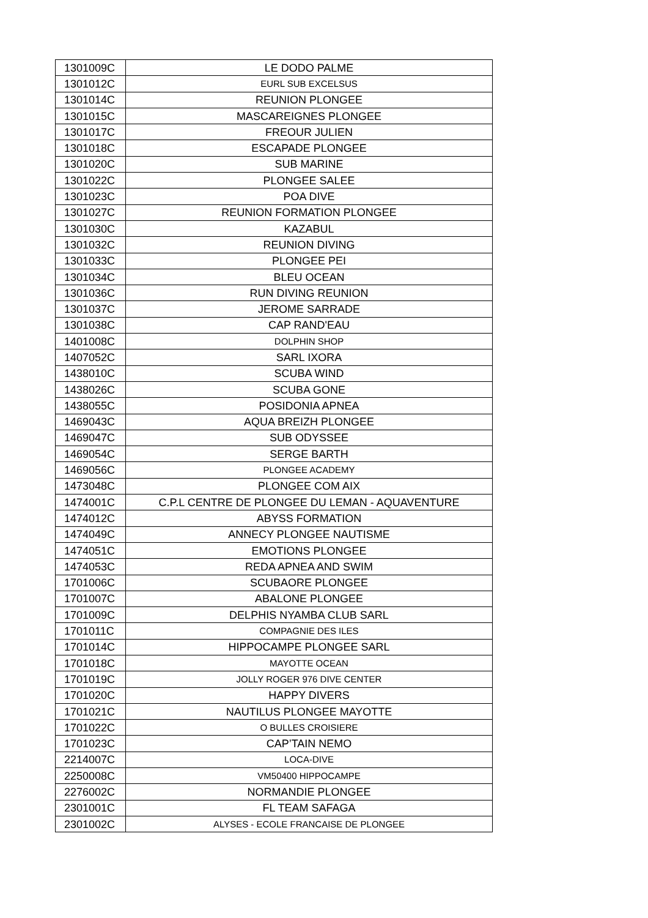| 1301009C | LE DODO PALME |
| 1301012C | EURL SUB EXCELSUS |
| 1301014C | REUNION PLONGEE |
| 1301015C | MASCAREIGNES PLONGEE |
| 1301017C | FREOUR JULIEN |
| 1301018C | ESCAPADE PLONGEE |
| 1301020C | SUB MARINE |
| 1301022C | PLONGEE SALEE |
| 1301023C | POA DIVE |
| 1301027C | REUNION FORMATION PLONGEE |
| 1301030C | KAZABUL |
| 1301032C | REUNION DIVING |
| 1301033C | PLONGEE PEI |
| 1301034C | BLEU OCEAN |
| 1301036C | RUN DIVING REUNION |
| 1301037C | JEROME SARRADE |
| 1301038C | CAP RAND'EAU |
| 1401008C | DOLPHIN SHOP |
| 1407052C | SARL IXORA |
| 1438010C | SCUBA WIND |
| 1438026C | SCUBA GONE |
| 1438055C | POSIDONIA APNEA |
| 1469043C | AQUA BREIZH PLONGEE |
| 1469047C | SUB ODYSSEE |
| 1469054C | SERGE BARTH |
| 1469056C | PLONGEE ACADEMY |
| 1473048C | PLONGEE COM AIX |
| 1474001C | C.P.L CENTRE DE PLONGEE DU LEMAN - AQUAVENTURE |
| 1474012C | ABYSS FORMATION |
| 1474049C | ANNECY PLONGEE NAUTISME |
| 1474051C | EMOTIONS PLONGEE |
| 1474053C | REDA APNEA AND SWIM |
| 1701006C | SCUBAORE PLONGEE |
| 1701007C | ABALONE PLONGEE |
| 1701009C | DELPHIS NYAMBA CLUB SARL |
| 1701011C | COMPAGNIE DES ILES |
| 1701014C | HIPPOCAMPE PLONGEE SARL |
| 1701018C | MAYOTTE OCEAN |
| 1701019C | JOLLY ROGER 976 DIVE CENTER |
| 1701020C | HAPPY DIVERS |
| 1701021C | NAUTILUS PLONGEE MAYOTTE |
| 1701022C | O BULLES CROISIERE |
| 1701023C | CAP’TAIN NEMO |
| 2214007C | LOCA-DIVE |
| 2250008C | VM50400 HIPPOCAMPE |
| 2276002C | NORMANDIE PLONGEE |
| 2301001C | FL TEAM SAFAGA |
| 2301002C | ALYSES - ECOLE FRANCAISE DE PLONGEE |